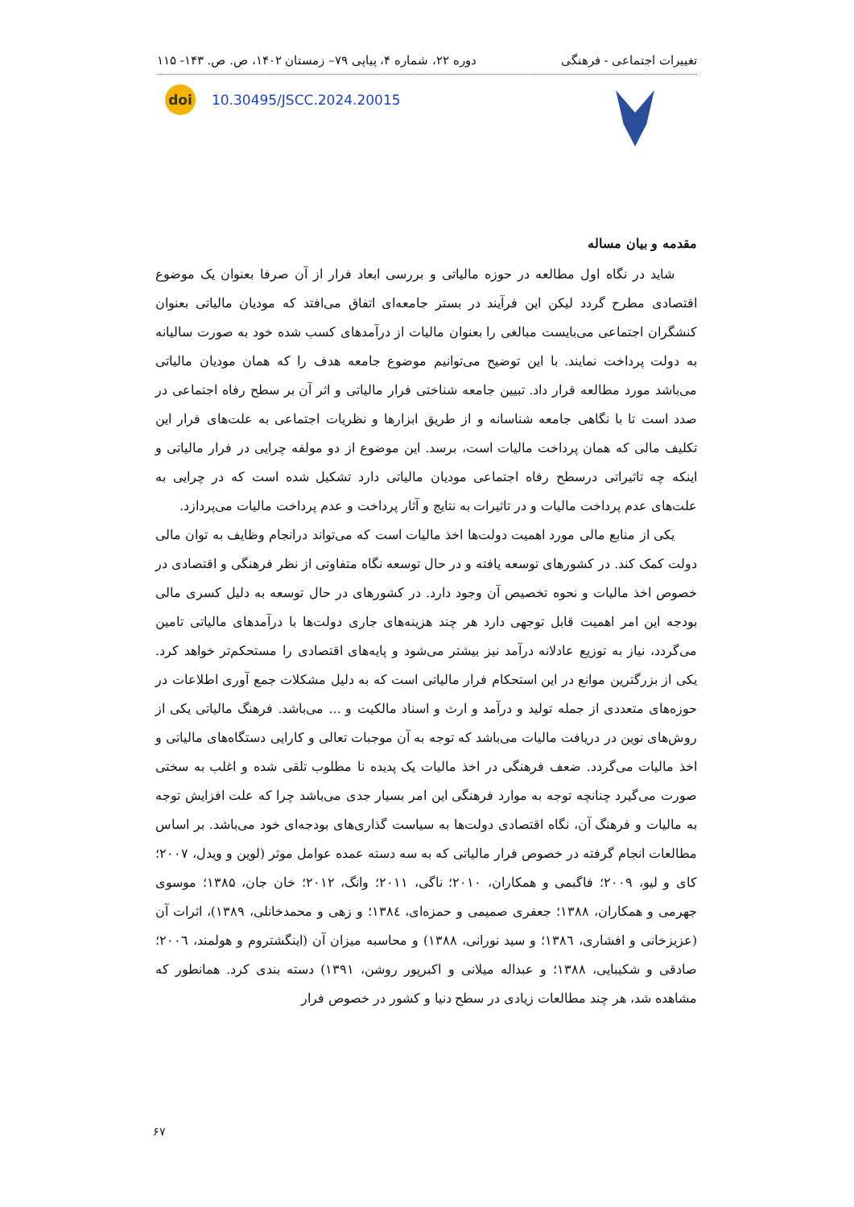تغییرات اجتماعی - فرهنگی دوره ۲۲، شماره ۴، پیاپی ۷۹– زمستان ۱۴۰۲، ص. ص. ۱۴۳- ۱۱۵
doi
10.30495/JSCC.2024.20015
مقدمه و بیان مساله
شاید در نگاه اول مطالعه در حوزه مالیاتی و بررسی ابعاد فرار از آن صرفا بعنوان یک موضوع اقتصادی مطرح گردد لیکن این فرآیند در بستر جامعه‌ای اتفاق می‌افتد که مودیان مالیاتی بعنوان کنشگران اجتماعی می‌بایست مبالغی را بعنوان مالیات از درآمدهای کسب شده خود به صورت سالیانه به دولت پرداخت نمایند. با این توضیح می‌توانیم موضوع جامعه هدف را که همان مودیان مالیاتی می‌باشد مورد مطالعه قرار داد. تبیین جامعه شناختی فرار مالیاتی و اثر آن بر سطح رفاه اجتماعی در صدد است تا با نگاهی جامعه شناسانه و از طریق ابزارها و نظریات اجتماعی به علت‌های فرار این تکلیف مالی که همان پرداخت مالیات است، برسد. این موضوع از دو مولفه چرایی در فرار مالیاتی و اینکه چه تاثیراتی درسطح رفاه اجتماعی مودیان مالیاتی دارد تشکیل شده است که در چرایی به علت‌های عدم پرداخت مالیات و در تاثیرات به نتایج و آثار پرداخت و عدم پرداخت مالیات می‌پردازد.
یکی از منابع مالی مورد اهمیت دولت‌ها اخذ مالیات است که می‌تواند درانجام وظایف به توان مالی دولت کمک کند. در کشورهای توسعه یافته و در حال توسعه نگاه متفاوتی از نظر فرهنگی و اقتصادی در خصوص اخذ مالیات و نحوه تخصیص آن وجود دارد. در کشورهای در حال توسعه به دلیل کسری مالی بودجه این امر اهمیت قابل توجهی دارد هر چند هزینه‌های جاری دولت‌ها با درآمدهای مالیاتی تامین می‌گردد، نیاز به توزیع عادلانه درآمد نیز بیشتر می‌شود و پایه‌های اقتصادی را مستحکم‌تر خواهد کرد. یکی از بزرگترین موانع در این استحکام فرار مالیاتی است که به دلیل مشکلات جمع آوری اطلاعات در حوزه‌های متعددی از جمله تولید و درآمد و ارث و اسناد مالکیت و ... می‌باشد. فرهنگ مالیاتی یکی از روش‌های نوین در دریافت مالیات می‌باشد که توجه به آن موجبات تعالی و کارایی دستگاه‌های مالیاتی و اخذ مالیات می‌گردد. ضعف فرهنگی در اخذ مالیات یک پدیده نا مطلوب تلقی شده و اغلب به سختی صورت می‌گیرد چنانچه توجه به موارد فرهنگی این امر بسیار جدی می‌باشد چرا که علت افزایش توجه به مالیات و فرهنگ آن، نگاه اقتصادی دولت‌ها به سیاست گذاری‌های بودجه‌ای خود می‌باشد. بر اساس مطالعات انجام گرفته در خصوص فرار مالیاتی که به سه دسته عمده عوامل موثر (لوین و ویدل، ۲۰۰۷؛ کای و لیو، ۲۰۰۹؛ فاگبمی و همکاران، ۲۰۱۰؛ ناگی، ۲۰۱۱؛ وانگ، ۲۰۱۲؛ خان جان، ۱۳۸۵؛ موسوی جهرمی و همکاران، ۱۳۸۸؛ جعفری صمیمی و حمزه‌ای، ۱۳۸٤؛ و زهی و محمدخانلی، ۱۳۸۹)، اثرات آن (عزیزخانی و افشاری، ۱۳۸٦؛ و سید نورانی، ۱۳۸۸) و محاسبه میزان آن (اینگشتروم و هولمند، ۲۰۰٦؛ صادقی و شکیبایی، ۱۳۸۸؛ و عبداله میلانی و اکبرپور روشن، ۱۳۹۱) دسته بندی کرد. همانطور که مشاهده شد، هر چند مطالعات زیادی در سطح دنیا و کشور در خصوص فرار
۶۷